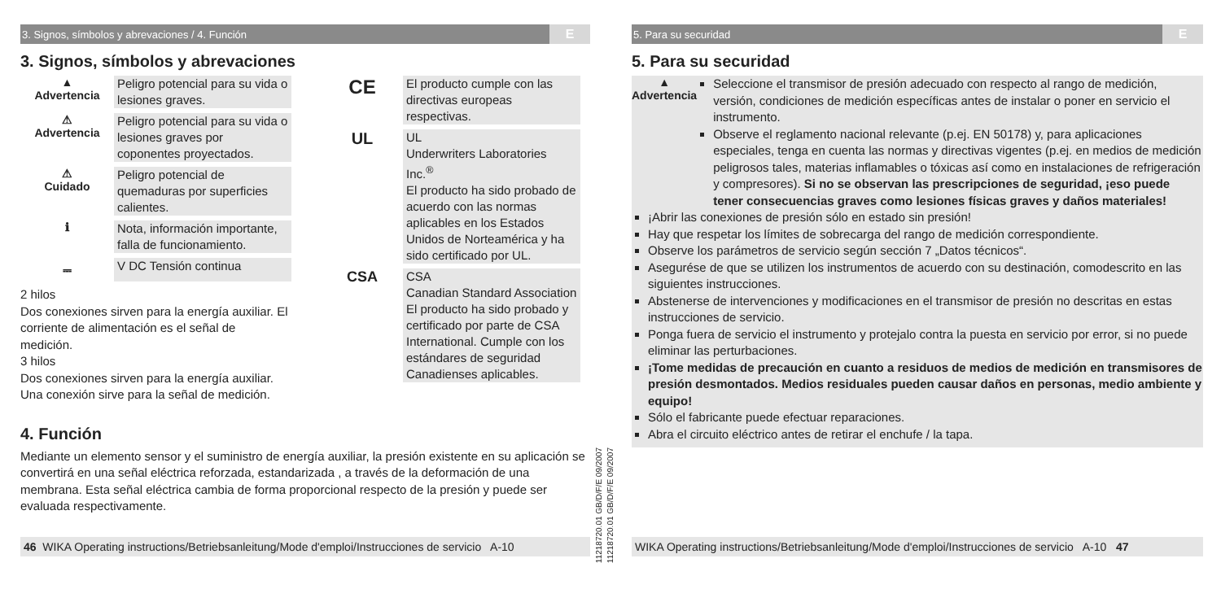3. Signos, símbolos y abrevaciones / 4. Función E
3. Signos, símbolos y abrevaciones
▲
Advertencia
Peligro potencial para su vida o lesiones graves.
⚠
Advertencia
Peligro potencial para su vida o lesiones graves por coponentes proyectados.
⚠
Cuidado
Peligro potencial de quemaduras por superficies calientes.
ℹ
Nota, información importante, falla de funcionamiento.
⎓
V DC Tensión continua
2 hilos
Dos conexiones sirven para la energía auxiliar. El corriente de alimentación es el señal de medición.
3 hilos
Dos conexiones sirven para la energía auxiliar. Una conexión sirve para la señal de medición.
CE
El producto cumple con las directivas europeas respectivas.
UL
UL
Underwriters Laboratories Inc.<sup>®</sup>
El producto ha sido probado de acuerdo con las normas aplicables en los Estados Unidos de Norteamérica y ha sido certificado por UL.
CSA
CSA
Canadian Standard Association
El producto ha sido probado y certificado por parte de CSA International. Cumple con los estándares de seguridad Canadienses aplicables.
4. Función
Mediante un elemento sensor y el suministro de energía auxiliar, la presión existente en su aplicación se convertirá en una señal eléctrica reforzada, estandarizada , a través de la deformación de una membrana. Esta señal eléctrica cambia de forma proporcional respecto de la presión y puede ser evaluada respectivamente.
46 WIKA Operating instructions/Betriebsanleitung/Mode d'emploi/Instrucciones de servicio A-10
11218720.01 GB/D/F/E 09/2007
11218720.01 GB/D/F/E 09/2007
5. Para su securidad E
5. Para su securidad
▲
Advertencia
Seleccione el transmisor de presión adecuado con respecto al rango de medición, versión, condiciones de medición específicas antes de instalar o poner en servicio el instrumento.
Observe el reglamento nacional relevante (p.ej. EN 50178) y, para aplicaciones especiales, tenga en cuenta las normas y directivas vigentes (p.ej. en medios de medición peligrosos tales, materias inflamables o tóxicas así como en instalaciones de refrigeración y compresores). Si no se observan las prescripciones de seguridad, ¡eso puede tener consecuencias graves como lesiones físicas graves y daños materiales!
¡Abrir las conexiones de presión sólo en estado sin presión!
Hay que respetar los límites de sobrecarga del rango de medición correspondiente.
Observe los parámetros de servicio según sección 7 „Datos técnicos“.
Asegurése de que se utilizen los instrumentos de acuerdo con su destinación, comodescrito en las siguientes instrucciones.
Abstenerse de intervenciones y modificaciones en el transmisor de presión no descritas en estas instrucciones de servicio.
Ponga fuera de servicio el instrumento y protejalo contra la puesta en servicio por error, si no puede eliminar las perturbaciones.
¡Tome medidas de precaución en cuanto a residuos de medios de medición en transmisores de presión desmontados. Medios residuales pueden causar daños en personas, medio ambiente y equipo!
Sólo el fabricante puede efectuar reparaciones.
Abra el circuito eléctrico antes de retirar el enchufe / la tapa.
WIKA Operating instructions/Betriebsanleitung/Mode d'emploi/Instrucciones de servicio A-10 47